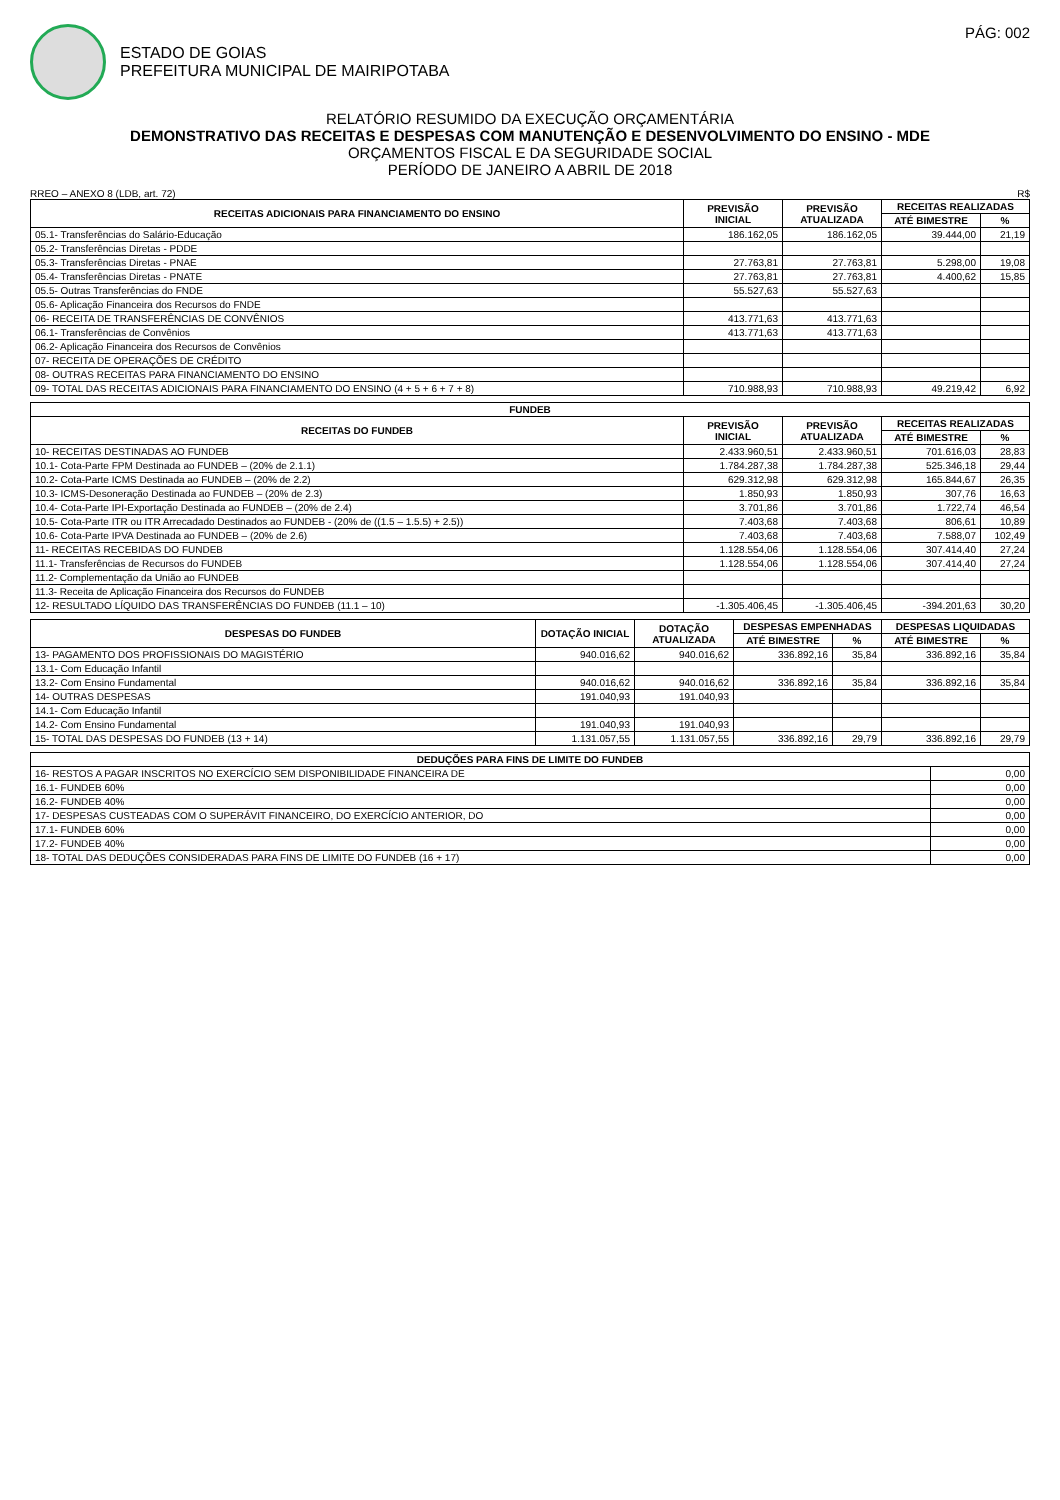ESTADO DE GOIAS
PREFEITURA MUNICIPAL DE MAIRIPOTABA
PÁG: 002
RELATÓRIO RESUMIDO DA EXECUÇÃO ORÇAMENTÁRIA
DEMONSTRATIVO DAS RECEITAS E DESPESAS COM MANUTENÇÃO E DESENVOLVIMENTO DO ENSINO - MDE
ORÇAMENTOS FISCAL E DA SEGURIDADE SOCIAL
PERÍODO DE JANEIRO A ABRIL DE 2018
RREO – ANEXO 8 (LDB, art. 72) R$
| RECEITAS ADICIONAIS PARA FINANCIAMENTO DO ENSINO | PREVISÃO INICIAL | PREVISÃO ATUALIZADA | RECEITAS REALIZADAS | |
| --- | --- | --- | --- | --- |
| | | | ATÉ BIMESTRE | % |
| 05.1- Transferências do Salário-Educação | 186.162,05 | 186.162,05 | 39.444,00 | 21,19 |
| 05.2- Transferências Diretas - PDDE | | | | |
| 05.3- Transferências Diretas - PNAE | 27.763,81 | 27.763,81 | 5.298,00 | 19,08 |
| 05.4- Transferências Diretas - PNATE | 27.763,81 | 27.763,81 | 4.400,62 | 15,85 |
| 05.5- Outras Transferências do FNDE | 55.527,63 | 55.527,63 | | |
| 05.6- Aplicação Financeira dos Recursos do FNDE | | | | |
| 06- RECEITA DE TRANSFERÊNCIAS DE CONVÊNIOS | 413.771,63 | 413.771,63 | | |
| 06.1- Transferências de Convênios | 413.771,63 | 413.771,63 | | |
| 06.2- Aplicação Financeira dos Recursos de Convênios | | | | |
| 07- RECEITA DE OPERAÇÕES DE CRÉDITO | | | | |
| 08- OUTRAS RECEITAS PARA FINANCIAMENTO DO ENSINO | | | | |
| 09- TOTAL DAS RECEITAS ADICIONAIS PARA FINANCIAMENTO DO ENSINO (4 + 5 + 6 + 7 + 8) | 710.988,93 | 710.988,93 | 49.219,42 | 6,92 |
| FUNDEB | | | | |
| --- | --- | --- | --- | --- |
| RECEITAS DO FUNDEB | PREVISÃO INICIAL | PREVISÃO ATUALIZADA | RECEITAS REALIZADAS | |
| | | | ATÉ BIMESTRE | % |
| 10- RECEITAS DESTINADAS AO FUNDEB | 2.433.960,51 | 2.433.960,51 | 701.616,03 | 28,83 |
| 10.1- Cota-Parte FPM Destinada ao FUNDEB – (20% de 2.1.1) | 1.784.287,38 | 1.784.287,38 | 525.346,18 | 29,44 |
| 10.2- Cota-Parte ICMS Destinada ao FUNDEB – (20% de 2.2) | 629.312,98 | 629.312,98 | 165.844,67 | 26,35 |
| 10.3- ICMS-Desoneração Destinada ao FUNDEB – (20% de 2.3) | 1.850,93 | 1.850,93 | 307,76 | 16,63 |
| 10.4- Cota-Parte IPI-Exportação Destinada ao FUNDEB – (20% de 2.4) | 3.701,86 | 3.701,86 | 1.722,74 | 46,54 |
| 10.5- Cota-Parte ITR ou ITR Arrecadado Destinados ao FUNDEB - (20% de ((1.5 – 1.5.5) + 2.5)) | 7.403,68 | 7.403,68 | 806,61 | 10,89 |
| 10.6- Cota-Parte IPVA Destinada ao FUNDEB – (20% de 2.6) | 7.403,68 | 7.403,68 | 7.588,07 | 102,49 |
| 11- RECEITAS RECEBIDAS DO FUNDEB | 1.128.554,06 | 1.128.554,06 | 307.414,40 | 27,24 |
| 11.1- Transferências de Recursos do FUNDEB | 1.128.554,06 | 1.128.554,06 | 307.414,40 | 27,24 |
| 11.2- Complementação da União ao FUNDEB | | | | |
| 11.3- Receita de Aplicação Financeira dos Recursos do FUNDEB | | | | |
| 12- RESULTADO LÍQUIDO DAS TRANSFERÊNCIAS DO FUNDEB (11.1 – 10) | -1.305.406,45 | -1.305.406,45 | -394.201,63 | 30,20 |
| DESPESAS DO FUNDEB | DOTAÇÃO INICIAL | DOTAÇÃO ATUALIZADA | DESPESAS EMPENHADAS | | DESPESAS LIQUIDADAS | |
| --- | --- | --- | --- | --- | --- | --- |
| | | | ATÉ BIMESTRE | % | ATÉ BIMESTRE | % |
| 13- PAGAMENTO DOS PROFISSIONAIS DO MAGISTÉRIO | 940.016,62 | 940.016,62 | 336.892,16 | 35,84 | 336.892,16 | 35,84 |
| 13.1- Com Educação Infantil | | | | | | |
| 13.2- Com Ensino Fundamental | 940.016,62 | 940.016,62 | 336.892,16 | 35,84 | 336.892,16 | 35,84 |
| 14- OUTRAS DESPESAS | 191.040,93 | 191.040,93 | | | | |
| 14.1- Com Educação Infantil | | | | | | |
| 14.2- Com Ensino Fundamental | 191.040,93 | 191.040,93 | | | | |
| 15- TOTAL DAS DESPESAS DO FUNDEB (13 + 14) | 1.131.057,55 | 1.131.057,55 | 336.892,16 | 29,79 | 336.892,16 | 29,79 |
| DEDUÇÕES PARA FINS DE LIMITE DO FUNDEB | |
| --- | --- |
| 16- RESTOS A PAGAR INSCRITOS NO EXERCÍCIO SEM DISPONIBILIDADE FINANCEIRA DE | 0,00 |
| 16.1- FUNDEB 60% | 0,00 |
| 16.2- FUNDEB 40% | 0,00 |
| 17- DESPESAS CUSTEADAS COM O SUPERÁVIT FINANCEIRO, DO EXERCÍCIO ANTERIOR, DO | 0,00 |
| 17.1- FUNDEB 60% | 0,00 |
| 17.2- FUNDEB 40% | 0,00 |
| 18- TOTAL DAS DEDUÇÕES CONSIDERADAS PARA FINS DE LIMITE DO FUNDEB (16 + 17) | 0,00 |